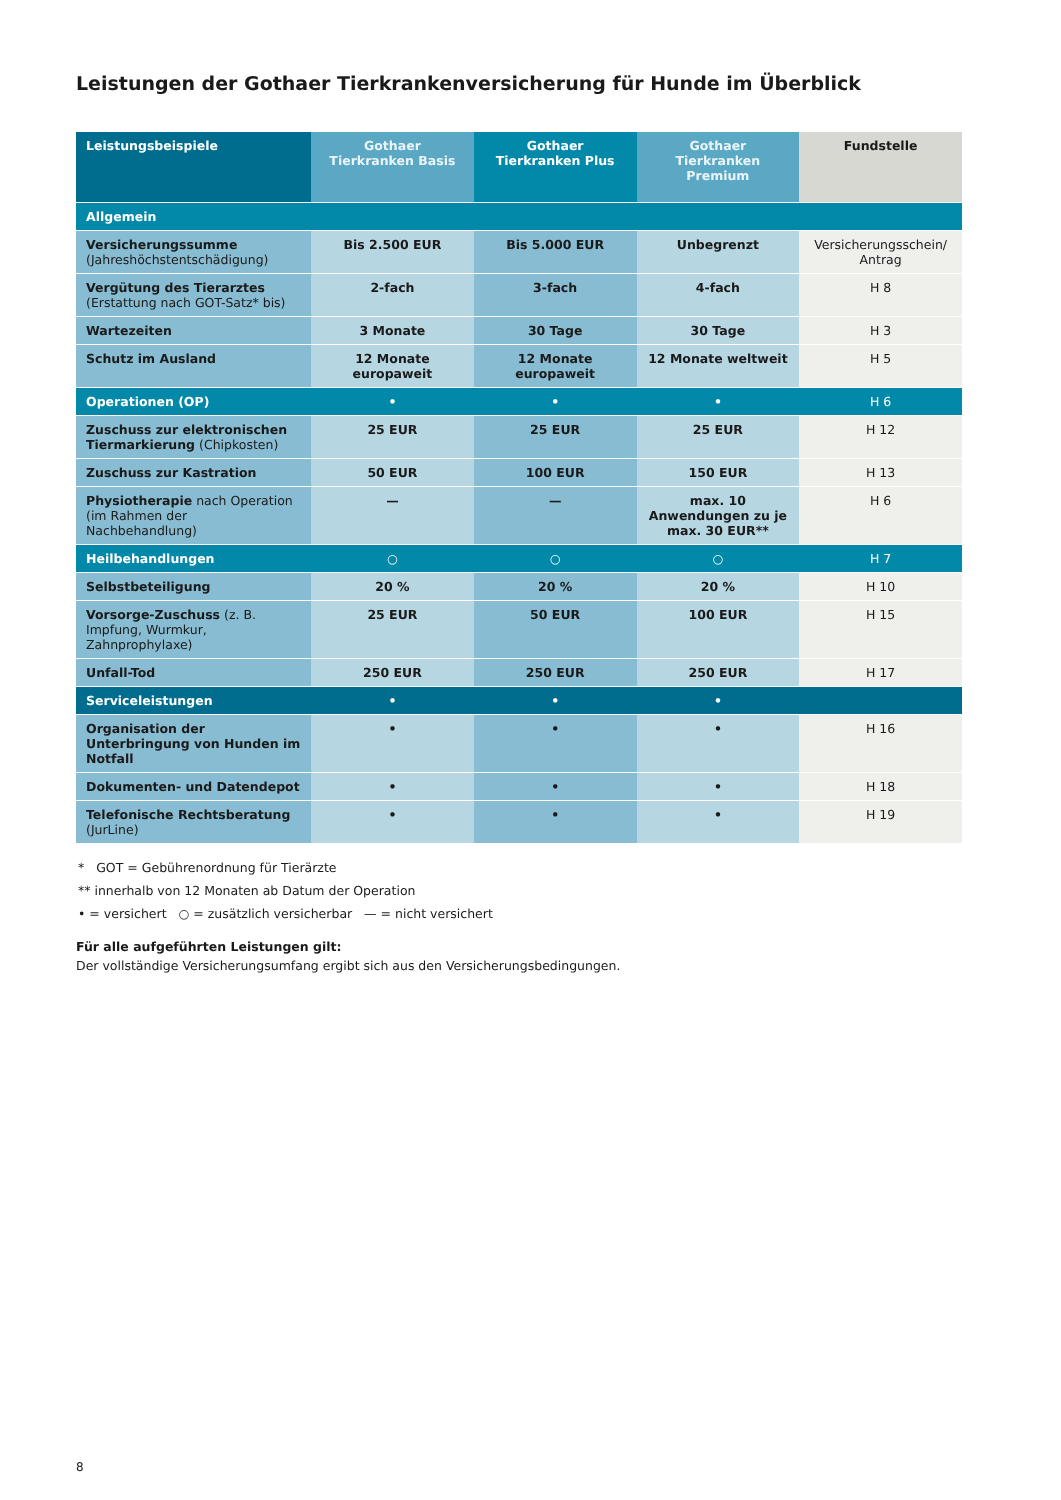Leistungen der Gothaer Tierkrankenversicherung für Hunde im Überblick
| Leistungsbeispiele | Gothaer Tierkranken Basis | Gothaer Tierkranken Plus | Gothaer Tierkranken Premium | Fundstelle |
| --- | --- | --- | --- | --- |
| Allgemein | | | | |
| Versicherungssumme (Jahreshöchstentschädigung) | Bis 2.500 EUR | Bis 5.000 EUR | Unbegrenzt | Versicherungsschein/ Antrag |
| Vergütung des Tierarztes (Erstattung nach GOT-Satz* bis) | 2-fach | 3-fach | 4-fach | H 8 |
| Wartezeiten | 3 Monate | 30 Tage | 30 Tage | H 3 |
| Schutz im Ausland | 12 Monate europaweit | 12 Monate europaweit | 12 Monate weltweit | H 5 |
| Operationen (OP) | • | • | • | H 6 |
| Zuschuss zur elektronischen Tiermarkierung (Chipkosten) | 25 EUR | 25 EUR | 25 EUR | H 12 |
| Zuschuss zur Kastration | 50 EUR | 100 EUR | 150 EUR | H 13 |
| Physiotherapie nach Operation (im Rahmen der Nachbehandlung) | — | — | max. 10 Anwendungen zu je max. 30 EUR** | H 6 |
| Heilbehandlungen | ○ | ○ | ○ | H 7 |
| Selbstbeteiligung | 20 % | 20 % | 20 % | H 10 |
| Vorsorge-Zuschuss (z. B. Impfung, Wurmkur, Zahnprophylaxe) | 25 EUR | 50 EUR | 100 EUR | H 15 |
| Unfall-Tod | 250 EUR | 250 EUR | 250 EUR | H 17 |
| Serviceleistungen | • | • | • | |
| Organisation der Unterbringung von Hunden im Notfall | • | • | • | H 16 |
| Dokumenten- und Datendepot | • | • | • | H 18 |
| Telefonische Rechtsberatung (JurLine) | • | • | • | H 19 |
* GOT = Gebührenordnung für Tierärzte
** innerhalb von 12 Monaten ab Datum der Operation
• = versichert ○ = zusätzlich versicherbar — = nicht versichert
Für alle aufgeführten Leistungen gilt:
Der vollständige Versicherungsumfang ergibt sich aus den Versicherungsbedingungen.
8